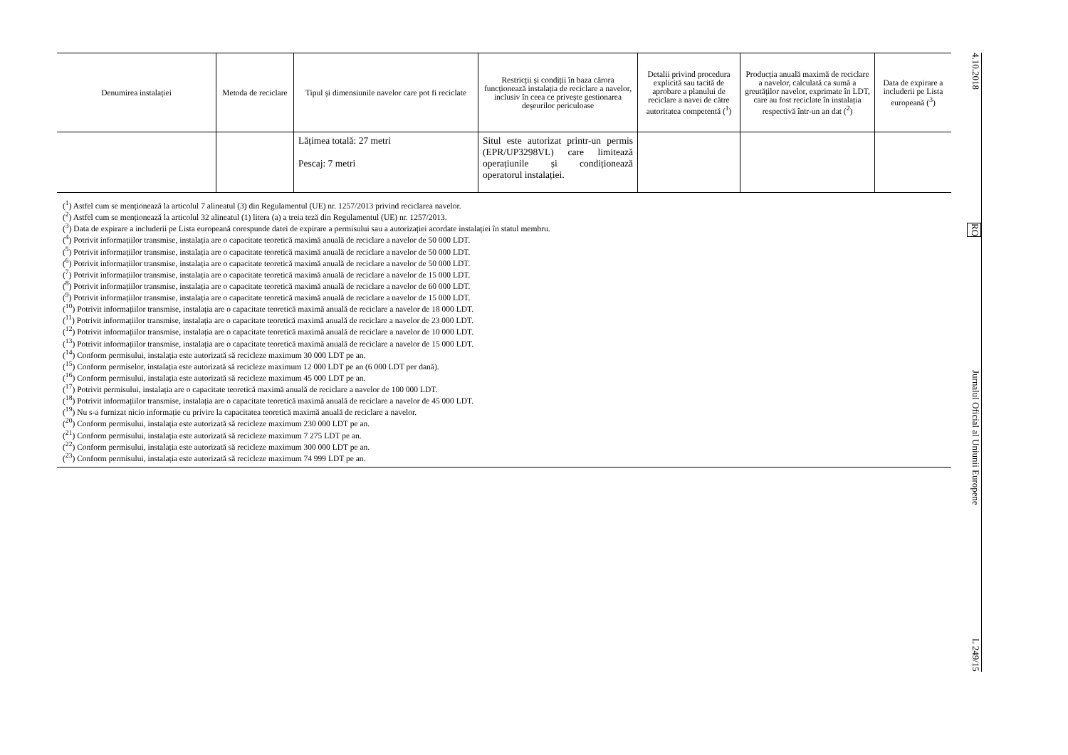| Denumirea instalației | Metoda de reciclare | Tipul și dimensiunile navelor care pot fi reciclate | Restricții și condiții în baza cărora funcționează instalația de reciclare a navelor, inclusiv în ceea ce privește gestionarea deșeurilor periculoase | Detalii privind procedura explicită sau tacită de aprobare a planului de reciclare a navei de către autoritatea competentă (<sup>1</sup>) | Producția anuală maximă de reciclare a navelor, calculată ca sumă a greutăților navelor, exprimate în LDT, care au fost reciclate în instalația respectivă într-un an dat (<sup>2</sup>) | Data de expirare a includerii pe Lista europeană (<sup>3</sup>) |
| --- | --- | --- | --- | --- | --- | --- |
| | | Lățimea totală: 27 metri Pescaj: 7 metri | Situl este autorizat printr-un permis (EPR/UP3298VL) care limitează operațiunile și condiționează operatorul instalației. | | | |
(<sup>1</sup>) Astfel cum se menționează la articolul 7 alineatul (3) din Regulamentul (UE) nr. 1257/2013 privind reciclarea navelor.
(<sup>2</sup>) Astfel cum se menționează la articolul 32 alineatul (1) litera (a) a treia teză din Regulamentul (UE) nr. 1257/2013.
(<sup>3</sup>) Data de expirare a includerii pe Lista europeană corespunde datei de expirare a permisului sau a autorizației acordate instalației în statul membru.
(<sup>4</sup>) Potrivit informațiilor transmise, instalația are o capacitate teoretică maximă anuală de reciclare a navelor de 50 000 LDT.
(<sup>5</sup>) Potrivit informațiilor transmise, instalația are o capacitate teoretică maximă anuală de reciclare a navelor de 50 000 LDT.
(<sup>6</sup>) Potrivit informațiilor transmise, instalația are o capacitate teoretică maximă anuală de reciclare a navelor de 50 000 LDT.
(<sup>7</sup>) Potrivit informațiilor transmise, instalația are o capacitate teoretică maximă anuală de reciclare a navelor de 15 000 LDT.
(<sup>8</sup>) Potrivit informațiilor transmise, instalația are o capacitate teoretică maximă anuală de reciclare a navelor de 60 000 LDT.
(<sup>9</sup>) Potrivit informațiilor transmise, instalația are o capacitate teoretică maximă anuală de reciclare a navelor de 15 000 LDT.
(<sup>10</sup>) Potrivit informațiilor transmise, instalația are o capacitate teoretică maximă anuală de reciclare a navelor de 18 000 LDT.
(<sup>11</sup>) Potrivit informațiilor transmise, instalația are o capacitate teoretică maximă anuală de reciclare a navelor de 23 000 LDT.
(<sup>12</sup>) Potrivit informațiilor transmise, instalația are o capacitate teoretică maximă anuală de reciclare a navelor de 10 000 LDT.
(<sup>13</sup>) Potrivit informațiilor transmise, instalația are o capacitate teoretică maximă anuală de reciclare a navelor de 15 000 LDT.
(<sup>14</sup>) Conform permisului, instalația este autorizată să recicleze maximum 30 000 LDT pe an.
(<sup>15</sup>) Conform permiselor, instalația este autorizată să recicleze maximum 12 000 LDT pe an (6 000 LDT per dană).
(<sup>16</sup>) Conform permisului, instalația este autorizată să recicleze maximum 45 000 LDT pe an.
(<sup>17</sup>) Potrivit permisului, instalația are o capacitate teoretică maximă anuală de reciclare a navelor de 100 000 LDT.
(<sup>18</sup>) Potrivit informațiilor transmise, instalația are o capacitate teoretică maximă anuală de reciclare a navelor de 45 000 LDT.
(<sup>19</sup>) Nu s-a furnizat nicio informație cu privire la capacitatea teoretică maximă anuală de reciclare a navelor.
(<sup>20</sup>) Conform permisului, instalația este autorizată să recicleze maximum 230 000 LDT pe an.
(<sup>21</sup>) Conform permisului, instalația este autorizată să recicleze maximum 7 275 LDT pe an.
(<sup>22</sup>) Conform permisului, instalația este autorizată să recicleze maximum 300 000 LDT pe an.
(<sup>23</sup>) Conform permisului, instalația este autorizată să recicleze maximum 74 999 LDT pe an.
4.10.2018 RO Jurnalul Oficial al Uniunii Europene L 249/15